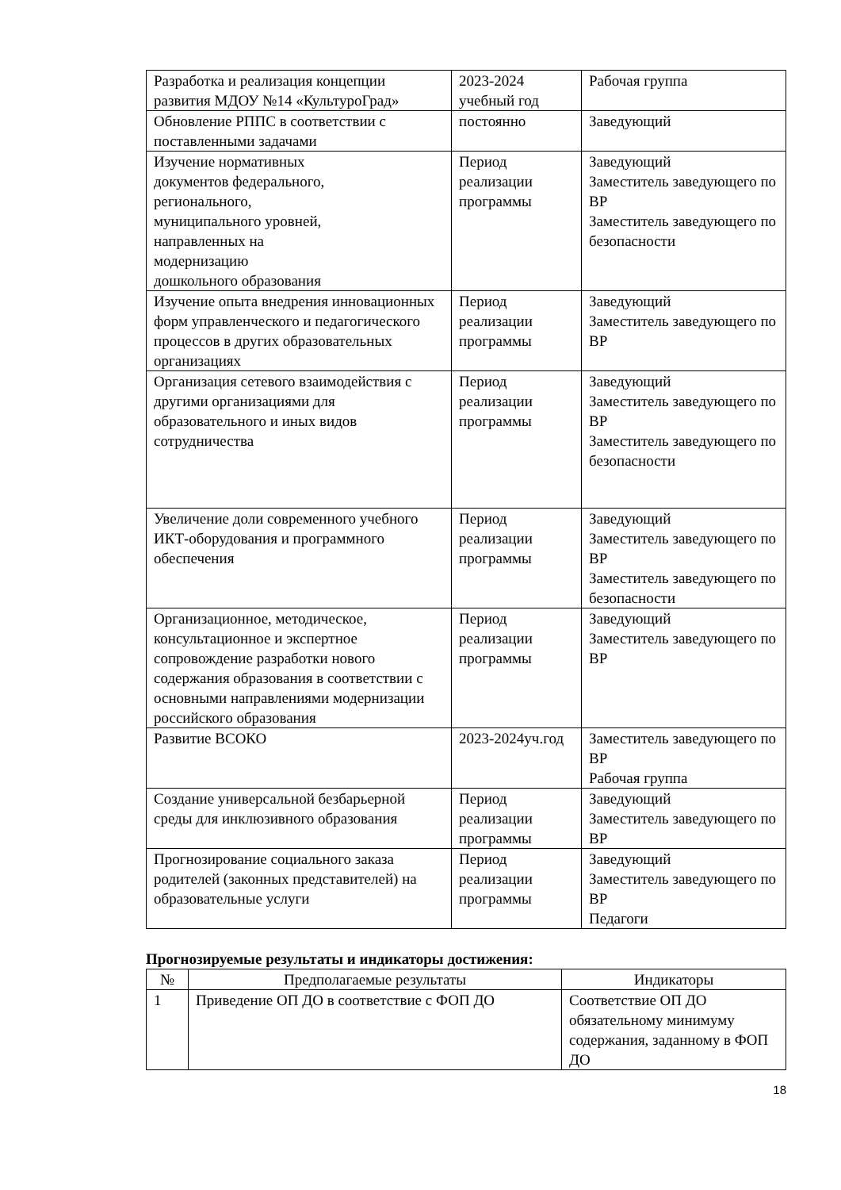| Разработка и реализация концепции развития МДОУ №14 «КультуроГрад» | 2023-2024 учебный год | Рабочая группа |
| Обновление РППС в соответствии с поставленными задачами | постоянно | Заведующий |
| Изучение нормативных документов федерального, регионального, муниципального уровней, направленных на модернизацию дошкольного образования | Период реализации программы | Заведующий Заместитель заведующего по ВР Заместитель заведующего по безопасности |
| Изучение опыта внедрения инновационных форм управленческого и педагогического процессов в других образовательных организациях | Период реализации программы | Заведующий Заместитель заведующего по ВР |
| Организация сетевого взаимодействия с другими организациями для образовательного и иных видов сотрудничества | Период реализации программы | Заведующий Заместитель заведующего по ВР Заместитель заведующего по безопасности |
| Увеличение доли современного учебного ИКТ-оборудования и программного обеспечения | Период реализации программы | Заведующий Заместитель заведующего по ВР Заместитель заведующего по безопасности |
| Организационное, методическое, консультационное и экспертное сопровождение разработки нового содержания образования в соответствии с основными направлениями модернизации российского образования | Период реализации программы | Заведующий Заместитель заведующего по ВР |
| Развитие ВСОКО | 2023-2024уч.год | Заместитель заведующего по ВР Рабочая группа |
| Создание универсальной безбарьерной среды для инклюзивного образования | Период реализации программы | Заведующий Заместитель заведующего по ВР |
| Прогнозирование социального заказа родителей (законных представителей) на образовательные услуги | Период реализации программы | Заведующий Заместитель заведующего по ВР Педагоги |
Прогнозируемые результаты и индикаторы достижения:
| № | Предполагаемые результаты | Индикаторы |
| --- | --- | --- |
| 1 | Приведение ОП ДО в соответствие с ФОП ДО | Соответствие ОП ДО обязательному минимуму содержания, заданному в ФОП ДО |
18